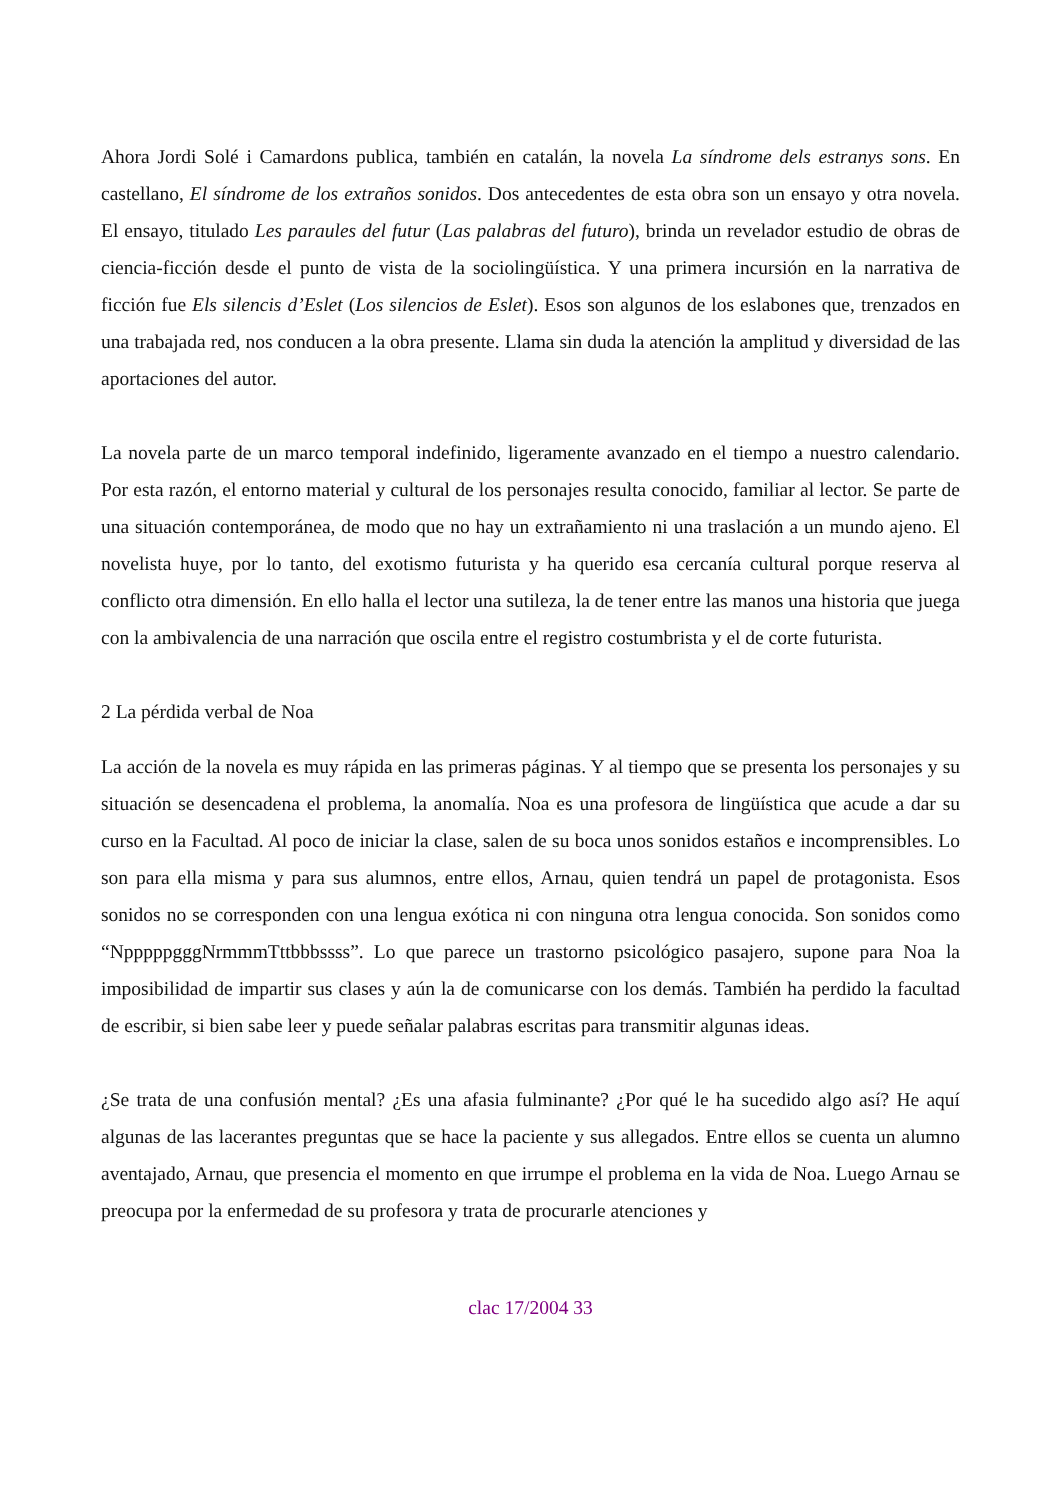Ahora Jordi Solé i Camardons publica, también en catalán, la novela La síndrome dels estranys sons. En castellano, El síndrome de los extraños sonidos. Dos antecedentes de esta obra son un ensayo y otra novela. El ensayo, titulado Les paraules del futur (Las palabras del futuro), brinda un revelador estudio de obras de ciencia-ficción desde el punto de vista de la sociolingüística. Y una primera incursión en la narrativa de ficción fue Els silencis d’Eslet (Los silencios de Eslet). Esos son algunos de los eslabones que, trenzados en una trabajada red, nos conducen a la obra presente. Llama sin duda la atención la amplitud y diversidad de las aportaciones del autor.
La novela parte de un marco temporal indefinido, ligeramente avanzado en el tiempo a nuestro calendario. Por esta razón, el entorno material y cultural de los personajes resulta conocido, familiar al lector. Se parte de una situación contemporánea, de modo que no hay un extrañamiento ni una traslación a un mundo ajeno. El novelista huye, por lo tanto, del exotismo futurista y ha querido esa cercanía cultural porque reserva al conflicto otra dimensión. En ello halla el lector una sutileza, la de tener entre las manos una historia que juega con la ambivalencia de una narración que oscila entre el registro costumbrista y el de corte futurista.
2 La pérdida verbal de Noa
La acción de la novela es muy rápida en las primeras páginas. Y al tiempo que se presenta los personajes y su situación se desencadena el problema, la anomalía. Noa es una profesora de lingüística que acude a dar su curso en la Facultad. Al poco de iniciar la clase, salen de su boca unos sonidos estaños e incomprensibles. Lo son para ella misma y para sus alumnos, entre ellos, Arnau, quien tendrá un papel de protagonista. Esos sonidos no se corresponden con una lengua exótica ni con ninguna otra lengua conocida. Son sonidos como “NpppppgggNrmmmTttbbbssss”. Lo que parece un trastorno psicológico pasajero, supone para Noa la imposibilidad de impartir sus clases y aún la de comunicarse con los demás. También ha perdido la facultad de escribir, si bien sabe leer y puede señalar palabras escritas para transmitir algunas ideas.
¿Se trata de una confusión mental? ¿Es una afasia fulminante? ¿Por qué le ha sucedido algo así? He aquí algunas de las lacerantes preguntas que se hace la paciente y sus allegados. Entre ellos se cuenta un alumno aventajado, Arnau, que presencia el momento en que irrumpe el problema en la vida de Noa. Luego Arnau se preocupa por la enfermedad de su profesora y trata de procurarle atenciones y
clac 17/2004 33